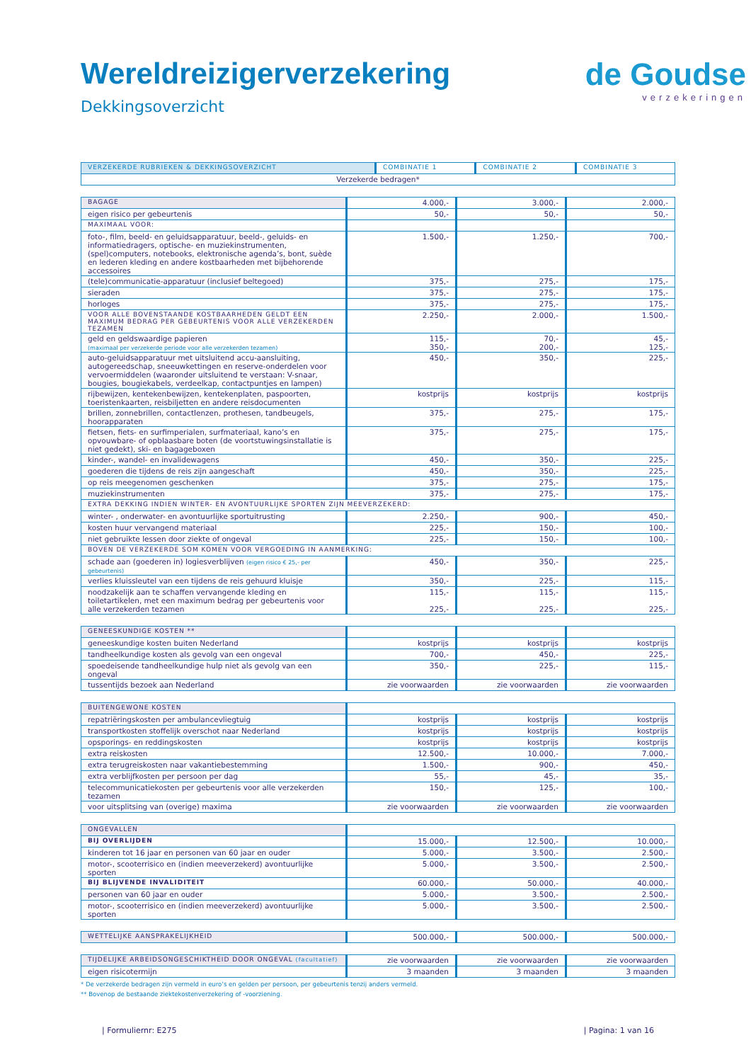Wereldreizigerverzekering
Dekkingsoverzicht
de Goudse
verzekeringen
| VERZEKERDE RUBRIEKEN & DEKKINGSOVERZICHT | COMBINATIE 1 | COMBINATIE 2 | COMBINATIE 3 |
| --- | --- | --- | --- |
| Verzekerde bedragen* | | | |
| BAGAGE | 4.000,- | 3.000,- | 2.000,- |
| eigen risico per gebeurtenis | 50,- | 50,- | 50,- |
| MAXIMAAL VOOR: | | | |
| foto-, film, beeld- en geluidsapparatuur, beeld-, geluids- en informatiedragers, optische- en muziekinstrumenten, (spel)computers, notebooks, elektronische agenda’s, bont, suède en lederen kleding en andere kostbaarheden met bijbehorende accessoires | 1.500,- | 1.250,- | 700,- |
| (tele)communicatie-apparatuur (inclusief beltegoed) | 375,- | 275,- | 175,- |
| sieraden | 375,- | 275,- | 175,- |
| horloges | 375,- | 275,- | 175,- |
| VOOR ALLE BOVENSTAANDE KOSTBAARHEDEN GELDT EEN MAXIMUM BEDRAG PER GEBEURTENIS VOOR ALLE VERZEKERDEN TEZAMEN | 2.250,- | 2.000,- | 1.500,- |
| geld en geldswaardige papieren (maximaal per verzekerde periode voor alle verzekerden tezamen) | 115,- 350,- | 70,- 200,- | 45,- 125,- |
| auto-geluidsapparatuur met uitsluitend accu-aansluiting, autogereedschap, sneeuwkettingen en reserve-onderdelen voor vervoermiddelen (waaronder uitsluitend te verstaan: V-snaar, bougies, bougiekabels, verdeelkap, contactpuntjes en lampen) | 450,- | 350,- | 225,- |
| rijbewijzen, kentekenbewijzen, kentekenplaten, paspoorten, toeristenkaarten, reisbiljetten en andere reisdocumenten | kostprijs | kostprijs | kostprijs |
| brillen, zonnebrillen, contactlenzen, prothesen, tandbeugels, hoorapparaten | 375,- | 275,- | 175,- |
| fietsen, fiets- en surfimperialen, surfmateriaal, kano’s en opvouwbare- of opblaasbare boten (de voortstuwingsinstallatie is niet gedekt), ski- en bagageboxen | 375,- | 275,- | 175,- |
| kinder-, wandel- en invalidewagens | 450,- | 350,- | 225,- |
| goederen die tijdens de reis zijn aangeschaft | 450,- | 350,- | 225,- |
| op reis meegenomen geschenken | 375,- | 275,- | 175,- |
| muziekinstrumenten | 375,- | 275,- | 175,- |
| EXTRA DEKKING INDIEN WINTER- EN AVONTUURLIJKE SPORTEN ZIJN MEEVERZEKERD: | | | |
| winter- , onderwater- en avontuurlijke sportuitrusting | 2.250,- | 900,- | 450,- |
| kosten huur vervangend materiaal | 225,- | 150,- | 100,- |
| niet gebruikte lessen door ziekte of ongeval | 225,- | 150,- | 100,- |
| BOVEN DE VERZEKERDE SOM KOMEN VOOR VERGOEDING IN AANMERKING: | | | |
| schade aan (goederen in) logiesverblijven (eigen risico € 25,- per gebeurtenis) | 450,- | 350,- | 225,- |
| verlies kluissleutel van een tijdens de reis gehuurd kluisje | 350,- | 225,- | 115,- |
| noodzakelijk aan te schaffen vervangende kleding en toiletartikelen, met een maximum bedrag per gebeurtenis voor alle verzekerden tezamen | 115,- 225,- | 115,- 225,- | 115,- 225,- |
| GENEESKUNDIGE KOSTEN ** | | | |
| geneeskundige kosten buiten Nederland | kostprijs | kostprijs | kostprijs |
| tandheelkundige kosten als gevolg van een ongeval | 700,- | 450,- | 225,- |
| spoedeisende tandheelkundige hulp niet als gevolg van een ongeval | 350,- | 225,- | 115,- |
| tussentijds bezoek aan Nederland | zie voorwaarden | zie voorwaarden | zie voorwaarden |
| BUITENGEWONE KOSTEN | | | |
| repatriëringskosten per ambulancevliegtuig | kostprijs | kostprijs | kostprijs |
| transportkosten stoffelijk overschot naar Nederland | kostprijs | kostprijs | kostprijs |
| opsporings- en reddingskosten | kostprijs | kostprijs | kostprijs |
| extra reiskosten | 12.500,- | 10.000,- | 7.000,- |
| extra terugreiskosten naar vakantiebestemming | 1.500,- | 900,- | 450,- |
| extra verblijfkosten per persoon per dag | 55,- | 45,- | 35,- |
| telecommunicatiekosten per gebeurtenis voor alle verzekerden tezamen | 150,- | 125,- | 100,- |
| voor uitsplitsing van (overige) maxima | zie voorwaarden | zie voorwaarden | zie voorwaarden |
| ONGEVALLEN | | | |
| BIJ OVERLIJDEN | 15.000,- | 12.500,- | 10.000,- |
| kinderen tot 16 jaar en personen van 60 jaar en ouder | 5.000,- | 3.500,- | 2.500,- |
| motor-, scooterrisico en (indien meeverzekerd) avontuurlijke sporten | 5.000,- | 3.500,- | 2.500,- |
| BIJ BLIJVENDE INVALIDITEIT | 60.000,- | 50.000,- | 40.000,- |
| personen van 60 jaar en ouder | 5.000,- | 3.500,- | 2.500,- |
| motor-, scooterrisico en (indien meeverzekerd) avontuurlijke sporten | 5.000,- | 3.500,- | 2.500,- |
| WETTELIJKE AANSPRAKELIJKHEID | 500.000,- | 500.000,- | 500.000,- |
| TIJDELIJKE ARBEIDSONGESCHIKTHEID DOOR ONGEVAL (facultatief) | zie voorwaarden | zie voorwaarden | zie voorwaarden |
| eigen risicotermijn | 3 maanden | 3 maanden | 3 maanden |
* De verzekerde bedragen zijn vermeld in euro’s en gelden per persoon, per gebeurtenis tenzij anders vermeld.
** Bovenop de bestaande ziektekostenverzekering of -voorziening.
| Formuliernr: E275 | Pagina: 1 van 16